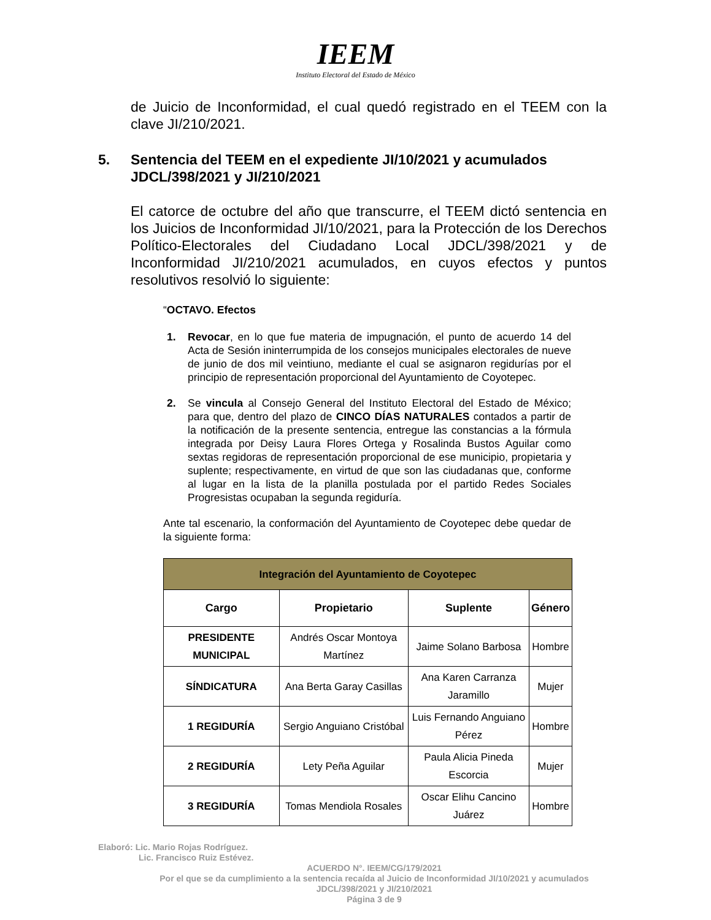IEEM
Instituto Electoral del Estado de México
de Juicio de Inconformidad, el cual quedó registrado en el TEEM con la clave JI/210/2021.
5. Sentencia del TEEM en el expediente JI/10/2021 y acumulados JDCL/398/2021 y JI/210/2021
El catorce de octubre del año que transcurre, el TEEM dictó sentencia en los Juicios de Inconformidad JI/10/2021, para la Protección de los Derechos Político-Electorales del Ciudadano Local JDCL/398/2021 y de Inconformidad JI/210/2021 acumulados, en cuyos efectos y puntos resolutivos resolvió lo siguiente:
“OCTAVO. Efectos
1. Revocar, en lo que fue materia de impugnación, el punto de acuerdo 14 del Acta de Sesión ininterrumpida de los consejos municipales electorales de nueve de junio de dos mil veintiuno, mediante el cual se asignaron regidurías por el principio de representación proporcional del Ayuntamiento de Coyotepec.
2. Se vincula al Consejo General del Instituto Electoral del Estado de México; para que, dentro del plazo de CINCO DÍAS NATURALES contados a partir de la notificación de la presente sentencia, entregue las constancias a la fórmula integrada por Deisy Laura Flores Ortega y Rosalinda Bustos Aguilar como sextas regidoras de representación proporcional de ese municipio, propietaria y suplente; respectivamente, en virtud de que son las ciudadanas que, conforme al lugar en la lista de la planilla postulada por el partido Redes Sociales Progresistas ocupaban la segunda regiduría.
Ante tal escenario, la conformación del Ayuntamiento de Coyotepec debe quedar de la siguiente forma:
| Integración del Ayuntamiento de Coyotepec | | | |
| Cargo | Propietario | Suplente | Género |
| PRESIDENTE MUNICIPAL | Andrés Oscar Montoya Martínez | Jaime Solano Barbosa | Hombre |
| SÍNDICATURA | Ana Berta Garay Casillas | Ana Karen Carranza Jaramillo | Mujer |
| 1 REGIDURÍA | Sergio Anguiano Cristóbal | Luis Fernando Anguiano Pérez | Hombre |
| 2 REGIDURÍA | Lety Peña Aguilar | Paula Alicia Pineda Escorcia | Mujer |
| 3 REGIDURÍA | Tomas Mendiola Rosales | Oscar Elihu Cancino Juárez | Hombre |
Elaboró: Lic. Mario Rojas Rodríguez.
Lic. Francisco Ruiz Estévez.
ACUERDO N°. IEEM/CG/179/2021
Por el que se da cumplimiento a la sentencia recaída al Juicio de Inconformidad JI/10/2021 y acumulados JDCL/398/2021 y JI/210/2021
Página 3 de 9